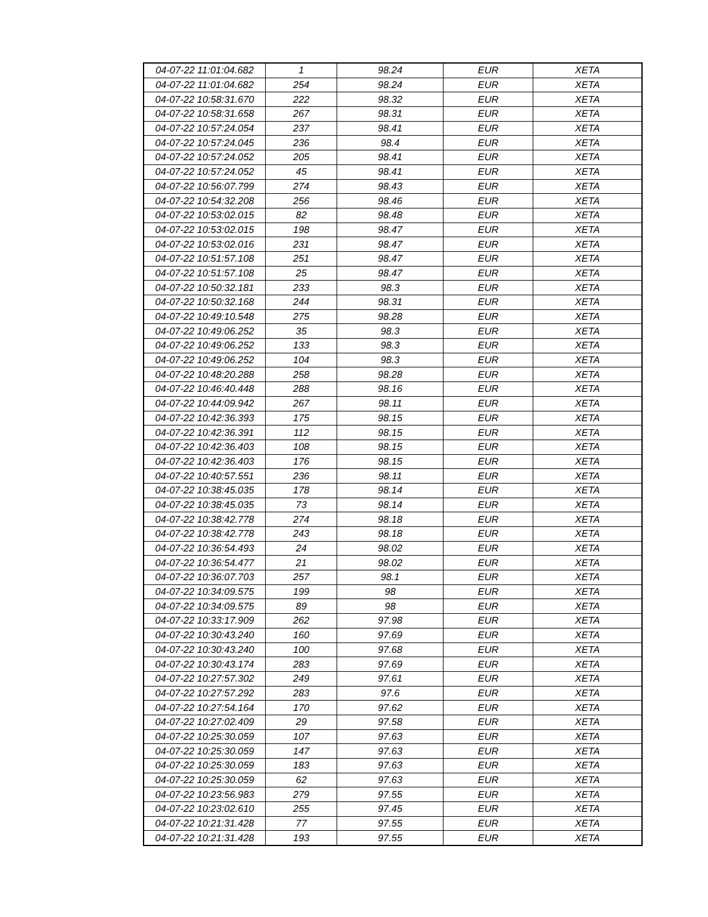| 04-07-22 11:01:04.682 | 1 | 98.24 | EUR | XETA |
| 04-07-22 11:01:04.682 | 254 | 98.24 | EUR | XETA |
| 04-07-22 10:58:31.670 | 222 | 98.32 | EUR | XETA |
| 04-07-22 10:58:31.658 | 267 | 98.31 | EUR | XETA |
| 04-07-22 10:57:24.054 | 237 | 98.41 | EUR | XETA |
| 04-07-22 10:57:24.045 | 236 | 98.4 | EUR | XETA |
| 04-07-22 10:57:24.052 | 205 | 98.41 | EUR | XETA |
| 04-07-22 10:57:24.052 | 45 | 98.41 | EUR | XETA |
| 04-07-22 10:56:07.799 | 274 | 98.43 | EUR | XETA |
| 04-07-22 10:54:32.208 | 256 | 98.46 | EUR | XETA |
| 04-07-22 10:53:02.015 | 82 | 98.48 | EUR | XETA |
| 04-07-22 10:53:02.015 | 198 | 98.47 | EUR | XETA |
| 04-07-22 10:53:02.016 | 231 | 98.47 | EUR | XETA |
| 04-07-22 10:51:57.108 | 251 | 98.47 | EUR | XETA |
| 04-07-22 10:51:57.108 | 25 | 98.47 | EUR | XETA |
| 04-07-22 10:50:32.181 | 233 | 98.3 | EUR | XETA |
| 04-07-22 10:50:32.168 | 244 | 98.31 | EUR | XETA |
| 04-07-22 10:49:10.548 | 275 | 98.28 | EUR | XETA |
| 04-07-22 10:49:06.252 | 35 | 98.3 | EUR | XETA |
| 04-07-22 10:49:06.252 | 133 | 98.3 | EUR | XETA |
| 04-07-22 10:49:06.252 | 104 | 98.3 | EUR | XETA |
| 04-07-22 10:48:20.288 | 258 | 98.28 | EUR | XETA |
| 04-07-22 10:46:40.448 | 288 | 98.16 | EUR | XETA |
| 04-07-22 10:44:09.942 | 267 | 98.11 | EUR | XETA |
| 04-07-22 10:42:36.393 | 175 | 98.15 | EUR | XETA |
| 04-07-22 10:42:36.391 | 112 | 98.15 | EUR | XETA |
| 04-07-22 10:42:36.403 | 108 | 98.15 | EUR | XETA |
| 04-07-22 10:42:36.403 | 176 | 98.15 | EUR | XETA |
| 04-07-22 10:40:57.551 | 236 | 98.11 | EUR | XETA |
| 04-07-22 10:38:45.035 | 178 | 98.14 | EUR | XETA |
| 04-07-22 10:38:45.035 | 73 | 98.14 | EUR | XETA |
| 04-07-22 10:38:42.778 | 274 | 98.18 | EUR | XETA |
| 04-07-22 10:38:42.778 | 243 | 98.18 | EUR | XETA |
| 04-07-22 10:36:54.493 | 24 | 98.02 | EUR | XETA |
| 04-07-22 10:36:54.477 | 21 | 98.02 | EUR | XETA |
| 04-07-22 10:36:07.703 | 257 | 98.1 | EUR | XETA |
| 04-07-22 10:34:09.575 | 199 | 98 | EUR | XETA |
| 04-07-22 10:34:09.575 | 89 | 98 | EUR | XETA |
| 04-07-22 10:33:17.909 | 262 | 97.98 | EUR | XETA |
| 04-07-22 10:30:43.240 | 160 | 97.69 | EUR | XETA |
| 04-07-22 10:30:43.240 | 100 | 97.68 | EUR | XETA |
| 04-07-22 10:30:43.174 | 283 | 97.69 | EUR | XETA |
| 04-07-22 10:27:57.302 | 249 | 97.61 | EUR | XETA |
| 04-07-22 10:27:57.292 | 283 | 97.6 | EUR | XETA |
| 04-07-22 10:27:54.164 | 170 | 97.62 | EUR | XETA |
| 04-07-22 10:27:02.409 | 29 | 97.58 | EUR | XETA |
| 04-07-22 10:25:30.059 | 107 | 97.63 | EUR | XETA |
| 04-07-22 10:25:30.059 | 147 | 97.63 | EUR | XETA |
| 04-07-22 10:25:30.059 | 183 | 97.63 | EUR | XETA |
| 04-07-22 10:25:30.059 | 62 | 97.63 | EUR | XETA |
| 04-07-22 10:23:56.983 | 279 | 97.55 | EUR | XETA |
| 04-07-22 10:23:02.610 | 255 | 97.45 | EUR | XETA |
| 04-07-22 10:21:31.428 | 77 | 97.55 | EUR | XETA |
| 04-07-22 10:21:31.428 | 193 | 97.55 | EUR | XETA |